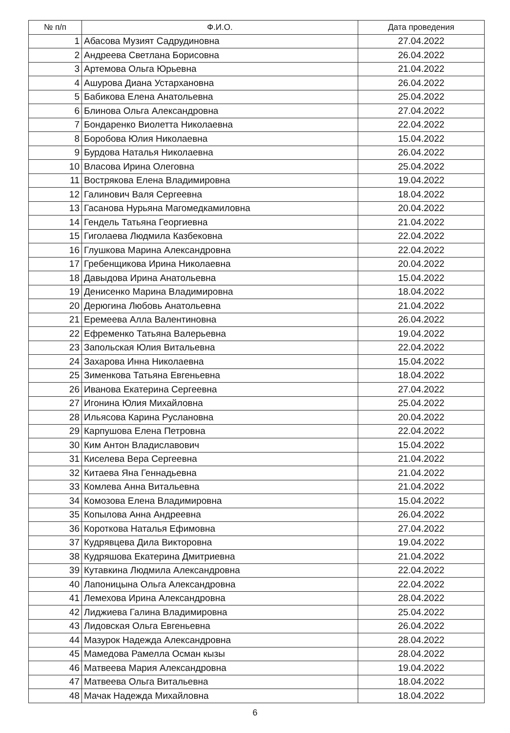| № п/п | Ф.И.О. | Дата проведения |
| --- | --- | --- |
| 1 | Абасова Музият Садрудиновна | 27.04.2022 |
| 2 | Андреева Светлана Борисовна | 26.04.2022 |
| 3 | Артемова Ольга Юрьевна | 21.04.2022 |
| 4 | Ашурова Диана Устархановна | 26.04.2022 |
| 5 | Бабикова Елена Анатольевна | 25.04.2022 |
| 6 | Блинова Ольга Александровна | 27.04.2022 |
| 7 | Бондаренко Виолетта Николаевна | 22.04.2022 |
| 8 | Боробова Юлия Николаевна | 15.04.2022 |
| 9 | Бурдова Наталья Николаевна | 26.04.2022 |
| 10 | Власова Ирина Олеговна | 25.04.2022 |
| 11 | Вострякова Елена Владимировна | 19.04.2022 |
| 12 | Галинович Валя Сергеевна | 18.04.2022 |
| 13 | Гасанова Нурьяна Магомедкамиловна | 20.04.2022 |
| 14 | Гендель Татьяна Георгиевна | 21.04.2022 |
| 15 | Гиголаева Людмила Казбековна | 22.04.2022 |
| 16 | Глушкова Марина Александровна | 22.04.2022 |
| 17 | Гребенщикова Ирина Николаевна | 20.04.2022 |
| 18 | Давыдова Ирина Анатольевна | 15.04.2022 |
| 19 | Денисенко Марина Владимировна | 18.04.2022 |
| 20 | Дерюгина Любовь Анатольевна | 21.04.2022 |
| 21 | Еремеева Алла Валентиновна | 26.04.2022 |
| 22 | Ефременко Татьяна Валерьевна | 19.04.2022 |
| 23 | Запольская Юлия Витальевна | 22.04.2022 |
| 24 | Захарова Инна Николаевна | 15.04.2022 |
| 25 | Зименкова Татьяна Евгеньевна | 18.04.2022 |
| 26 | Иванова Екатерина Сергеевна | 27.04.2022 |
| 27 | Игонина Юлия Михайловна | 25.04.2022 |
| 28 | Ильясова Карина Руслановна | 20.04.2022 |
| 29 | Карпушова Елена Петровна | 22.04.2022 |
| 30 | Ким Антон Владиславович | 15.04.2022 |
| 31 | Киселева Вера Сергеевна | 21.04.2022 |
| 32 | Китаева Яна Геннадьевна | 21.04.2022 |
| 33 | Комлева Анна Витальевна | 21.04.2022 |
| 34 | Комозова Елена Владимировна | 15.04.2022 |
| 35 | Копылова Анна Андреевна | 26.04.2022 |
| 36 | Короткова Наталья Ефимовна | 27.04.2022 |
| 37 | Кудрявцева Дила Викторовна | 19.04.2022 |
| 38 | Кудряшова Екатерина Дмитриевна | 21.04.2022 |
| 39 | Кутавкина Людмила Александровна | 22.04.2022 |
| 40 | Лапоницына Ольга Александровна | 22.04.2022 |
| 41 | Лемехова Ирина Александровна | 28.04.2022 |
| 42 | Лиджиева Галина Владимировна | 25.04.2022 |
| 43 | Лидовская Ольга Евгеньевна | 26.04.2022 |
| 44 | Мазурок Надежда Александровна | 28.04.2022 |
| 45 | Мамедова Рамелла Осман кызы | 28.04.2022 |
| 46 | Матвеева Мария Александровна | 19.04.2022 |
| 47 | Матвеева Ольга Витальевна | 18.04.2022 |
| 48 | Мачак Надежда Михайловна | 18.04.2022 |
6